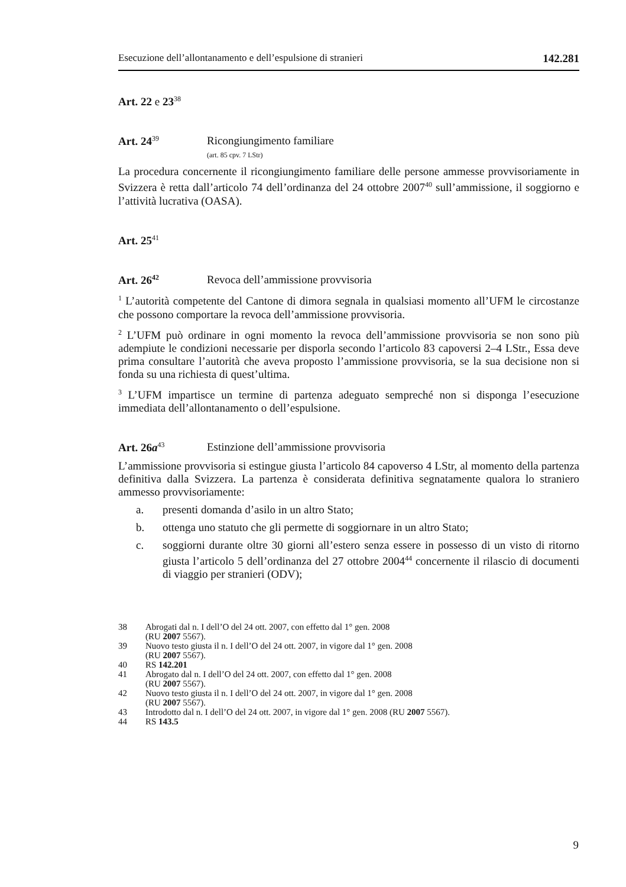Esecuzione dell’allontanamento e dell’espulsione di stranieri 142.281
Art. 22 e 23<sup>38</sup>
Art. 24<sup>39</sup>
Ricongiungimento familiare
(art. 85 cpv. 7 LStr)
La procedura concernente il ricongiungimento familiare delle persone ammesse provvisoriamente in Svizzera è retta dall’articolo 74 dell’ordinanza del 24 ottobre 2007<sup>40</sup> sull’ammissione, il soggiorno e l’attività lucrativa (OASA).
Art. 25<sup>41</sup>
Art. 26<sup>42</sup>
Revoca dell’ammissione provvisoria
<sup>1</sup> L’autorità competente del Cantone di dimora segnala in qualsiasi momento all’UFM le circostanze che possono comportare la revoca dell’ammissione provvisoria.
<sup>2</sup> L’UFM può ordinare in ogni momento la revoca dell’ammissione provvisoria se non sono più adempiute le condizioni necessarie per disporla secondo l’articolo 83 capoversi 2–4 LStr., Essa deve prima consultare l’autorità che aveva proposto l’ammissione provvisoria, se la sua decisione non si fonda su una richiesta di quest’ultima.
<sup>3</sup> L’UFM impartisce un termine di partenza adeguato sempreché non si disponga l’esecuzione immediata dell’allontanamento o dell’espulsione.
Art. 26a<sup>43</sup>
Estinzione dell’ammissione provvisoria
L’ammissione provvisoria si estingue giusta l’articolo 84 capoverso 4 LStr, al momento della partenza definitiva dalla Svizzera. La partenza è considerata definitiva segnatamente qualora lo straniero ammesso provvisoriamente:
a. presenti domanda d’asilo in un altro Stato;
b. ottenga uno statuto che gli permette di soggiornare in un altro Stato;
c. soggiorni durante oltre 30 giorni all’estero senza essere in possesso di un visto di ritorno giusta l’articolo 5 dell’ordinanza del 27 ottobre 2004<sup>44</sup> concernente il rilascio di documenti di viaggio per stranieri (ODV);
38 Abrogati dal n. I dell’O del 24 ott. 2007, con effetto dal 1° gen. 2008
(RU 2007 5567).
39 Nuovo testo giusta il n. I dell’O del 24 ott. 2007, in vigore dal 1° gen. 2008
(RU 2007 5567).
40 RS 142.201
41 Abrogato dal n. I dell’O del 24 ott. 2007, con effetto dal 1° gen. 2008
(RU 2007 5567).
42 Nuovo testo giusta il n. I dell’O del 24 ott. 2007, in vigore dal 1° gen. 2008
(RU 2007 5567).
43 Introdotto dal n. I dell’O del 24 ott. 2007, in vigore dal 1° gen. 2008 (RU 2007 5567).
44 RS 143.5
9